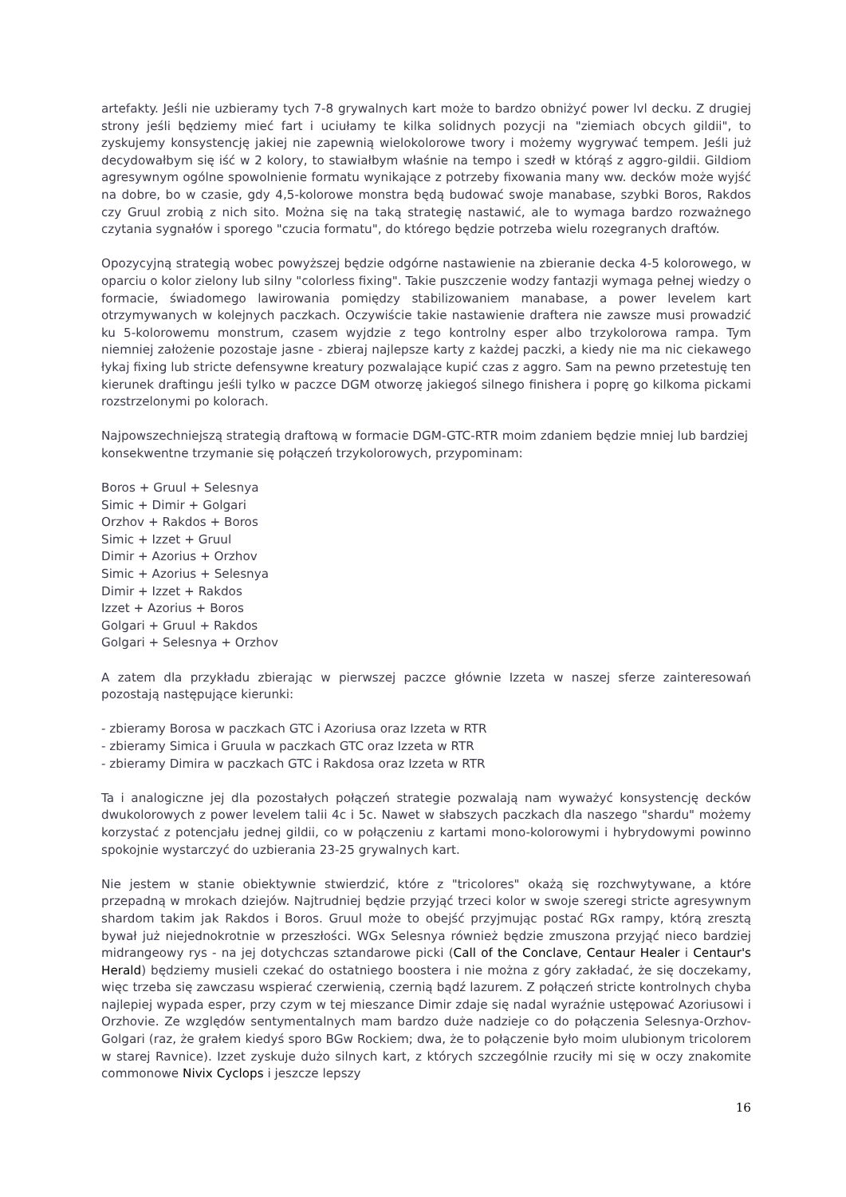artefakty. Jeśli nie uzbieramy tych 7-8 grywalnych kart może to bardzo obniżyć power lvl decku. Z drugiej strony jeśli będziemy mieć fart i uciułamy te kilka solidnych pozycji na "ziemiach obcych gildii", to zyskujemy konsystencję jakiej nie zapewnią wielokolorowe twory i możemy wygrywać tempem. Jeśli już decydowałbym się iść w 2 kolory, to stawiałbym właśnie na tempo i szedł w którąś z aggro-gildii. Gildiom agresywnym ogólne spowolnienie formatu wynikające z potrzeby fixowania many ww. decków może wyjść na dobre, bo w czasie, gdy 4,5-kolorowe monstra będą budować swoje manabase, szybki Boros, Rakdos czy Gruul zrobią z nich sito. Można się na taką strategię nastawić, ale to wymaga bardzo rozważnego czytania sygnałów i sporego "czucia formatu", do którego będzie potrzeba wielu rozegranych draftów.
Opozycyjną strategią wobec powyższej będzie odgórne nastawienie na zbieranie decka 4-5 kolorowego, w oparciu o kolor zielony lub silny "colorless fixing". Takie puszczenie wodzy fantazji wymaga pełnej wiedzy o formacie, świadomego lawirowania pomiędzy stabilizowaniem manabase, a power levelem kart otrzymywanych w kolejnych paczkach. Oczywiście takie nastawienie draftera nie zawsze musi prowadzić ku 5-kolorowemu monstrum, czasem wyjdzie z tego kontrolny esper albo trzykolorowa rampa. Tym niemniej założenie pozostaje jasne - zbieraj najlepsze karty z każdej paczki, a kiedy nie ma nic ciekawego łykaj fixing lub stricte defensywne kreatury pozwalające kupić czas z aggro. Sam na pewno przetestuję ten kierunek draftingu jeśli tylko w paczce DGM otworzę jakiegoś silnego finishera i poprę go kilkoma pickami rozstrzelonymi po kolorach.
Najpowszechniejszą strategią draftową w formacie DGM-GTC-RTR moim zdaniem będzie mniej lub bardziej konsekwentne trzymanie się połączeń trzykolorowych, przypominam:
Boros + Gruul + Selesnya
Simic + Dimir + Golgari
Orzhov + Rakdos + Boros
Simic + Izzet + Gruul
Dimir + Azorius + Orzhov
Simic + Azorius + Selesnya
Dimir + Izzet + Rakdos
Izzet + Azorius + Boros
Golgari + Gruul + Rakdos
Golgari + Selesnya + Orzhov
A zatem dla przykładu zbierając w pierwszej paczce głównie Izzeta w naszej sferze zainteresowań pozostają następujące kierunki:
- zbieramy Borosa w paczkach GTC i Azoriusa oraz Izzeta w RTR
- zbieramy Simica i Gruula w paczkach GTC oraz Izzeta w RTR
- zbieramy Dimira w paczkach GTC i Rakdosa oraz Izzeta w RTR
Ta i analogiczne jej dla pozostałych połączeń strategie pozwalają nam wyważyć konsystencję decków dwukolorowych z power levelem talii 4c i 5c. Nawet w słabszych paczkach dla naszego "shardu" możemy korzystać z potencjału jednej gildii, co w połączeniu z kartami mono-kolorowymi i hybrydowymi powinno spokojnie wystarczyć do uzbierania 23-25 grywalnych kart.
Nie jestem w stanie obiektywnie stwierdzić, które z "tricolores" okażą się rozchwytywane, a które przepadną w mrokach dziejów. Najtrudniej będzie przyjąć trzeci kolor w swoje szeregi stricte agresywnym shardom takim jak Rakdos i Boros. Gruul może to obejść przyjmując postać RGx rampy, którą zresztą bywał już niejednokrotnie w przeszłości. WGx Selesnya również będzie zmuszona przyjąć nieco bardziej midrangeowy rys - na jej dotychczas sztandarowe picki (Call of the Conclave, Centaur Healer i Centaur's Herald) będziemy musieli czekać do ostatniego boostera i nie można z góry zakładać, że się doczekamy, więc trzeba się zawczasu wspierać czerwienią, czernią bądź lazurem. Z połączeń stricte kontrolnych chyba najlepiej wypada esper, przy czym w tej mieszance Dimir zdaje się nadal wyraźnie ustępować Azoriusowi i Orzhovie. Ze względów sentymentalnych mam bardzo duże nadzieje co do połączenia Selesnya-Orzhov-Golgari (raz, że grałem kiedyś sporo BGw Rockiem; dwa, że to połączenie było moim ulubionym tricolorem w starej Ravnice). Izzet zyskuje dużo silnych kart, z których szczególnie rzuciły mi się w oczy znakomite commonowe Nivix Cyclops i jeszcze lepszy
16